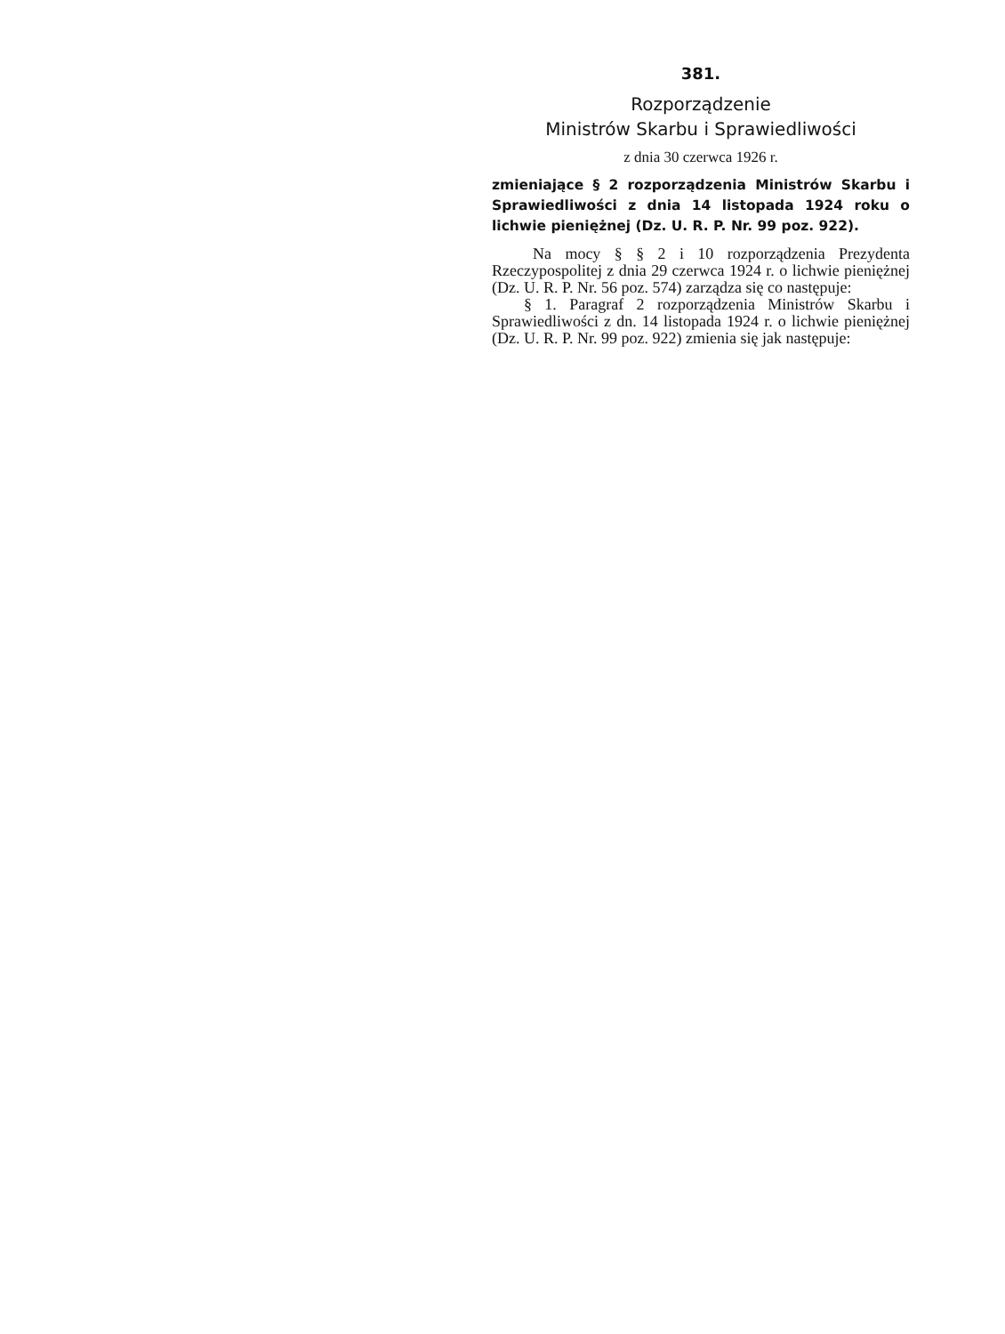381.
Rozporządzenie
Ministrów Skarbu i Sprawiedliwości
z dnia 30 czerwca 1926 r.
zmieniające § 2 rozporządzenia Ministrów Skarbu i Sprawiedliwości z dnia 14 listopada 1924 roku o lichwie pieniężnej (Dz. U. R. P. Nr. 99 poz. 922).
Na mocy § § 2 i 10 rozporządzenia Prezydenta Rzeczypospolitej z dnia 29 czerwca 1924 r. o lichwie pieniężnej (Dz. U. R. P. Nr. 56 poz. 574) zarządza się co następuje:
§ 1. Paragraf 2 rozporządzenia Ministrów Skarbu i Sprawiedliwości z dn. 14 listopada 1924 r. o lichwie pieniężnej (Dz. U. R. P. Nr. 99 poz. 922) zmienia się jak następuje: